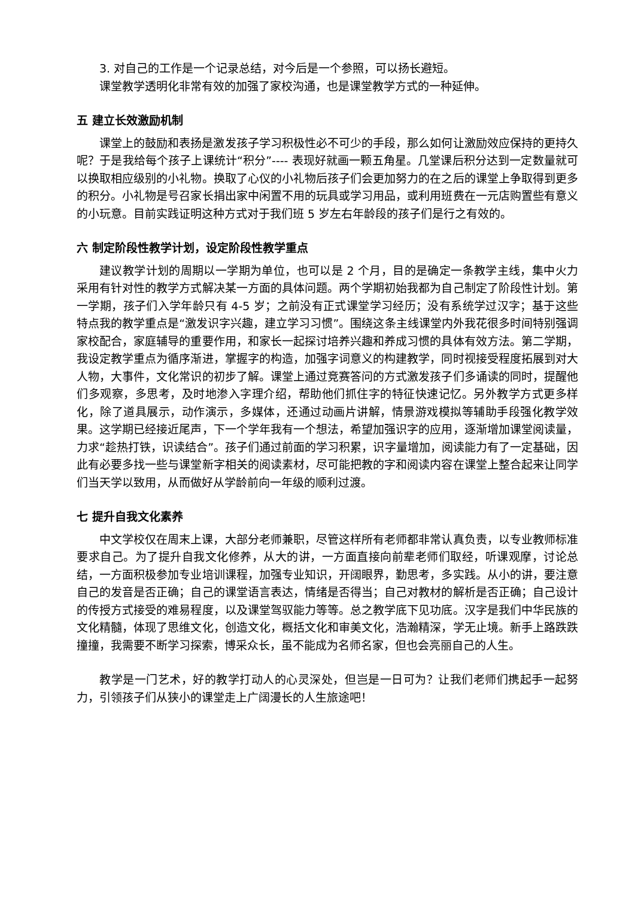3. 对自己的工作是一个记录总结，对今后是一个参照，可以扬长避短。
课堂教学透明化非常有效的加强了家校沟通，也是课堂教学方式的一种延伸。
五 建立长效激励机制
课堂上的鼓励和表扬是激发孩子学习积极性必不可少的手段，那么如何让激励效应保持的更持久呢？于是我给每个孩子上课统计“积分”---- 表现好就画一颗五角星。几堂课后积分达到一定数量就可以换取相应级别的小礼物。换取了心仪的小礼物后孩子们会更加努力的在之后的课堂上争取得到更多的积分。小礼物是号召家长捐出家中闲置不用的玩具或学习用品，或利用班费在一元店购置些有意义的小玩意。目前实践证明这种方式对于我们班 5 岁左右年龄段的孩子们是行之有效的。
六 制定阶段性教学计划，设定阶段性教学重点
建议教学计划的周期以一学期为单位，也可以是 2 个月，目的是确定一条教学主线，集中火力采用有针对性的教学方式解决某一方面的具体问题。两个学期初始我都为自己制定了阶段性计划。第一学期，孩子们入学年龄只有 4-5 岁；之前没有正式课堂学习经历；没有系统学过汉字；基于这些特点我的教学重点是“激发识字兴趣，建立学习习惯”。围绕这条主线课堂内外我花很多时间特别强调家校配合，家庭辅导的重要作用，和家长一起探讨培养兴趣和养成习惯的具体有效方法。第二学期，我设定教学重点为循序渐进，掌握字的构造，加强字词意义的构建教学，同时视接受程度拓展到对大人物，大事件，文化常识的初步了解。课堂上通过竞赛答问的方式激发孩子们多诵读的同时，提醒他们多观察，多思考，及时地渗入字理介绍，帮助他们抓住字的特征快速记忆。另外教学方式更多样化，除了道具展示，动作演示，多媒体，还通过动画片讲解，情景游戏模拟等辅助手段强化教学效果。这学期已经接近尾声，下一个学年我有一个想法，希望加强识字的应用，逐渐增加课堂阅读量，力求“趁热打铁，识读结合”。孩子们通过前面的学习积累，识字量增加，阅读能力有了一定基础，因此有必要多找一些与课堂新字相关的阅读素材，尽可能把教的字和阅读内容在课堂上整合起来让同学们当天学以致用，从而做好从学龄前向一年级的顺利过渡。
七 提升自我文化素养
中文学校仅在周末上课，大部分老师兼职，尽管这样所有老师都非常认真负责，以专业教师标准要求自己。为了提升自我文化修养，从大的讲，一方面直接向前辈老师们取经，听课观摩，讨论总结，一方面积极参加专业培训课程，加强专业知识，开阔眼界，勤思考，多实践。从小的讲，要注意自己的发音是否正确；自己的课堂语言表达，情绪是否得当；自己对教材的解析是否正确；自己设计的传授方式接受的难易程度，以及课堂驾驭能力等等。总之教学底下见功底。汉字是我们中华民族的文化精髓，体现了思维文化，创造文化，概括文化和审美文化，浩瀚精深，学无止境。新手上路跌跌撞撞，我需要不断学习探索，博采众长，虽不能成为名师名家，但也会亮丽自己的人生。
教学是一门艺术，好的教学打动人的心灵深处，但岂是一日可为？让我们老师们携起手一起努力，引领孩子们从狭小的课堂走上广阔漫长的人生旅途吧！